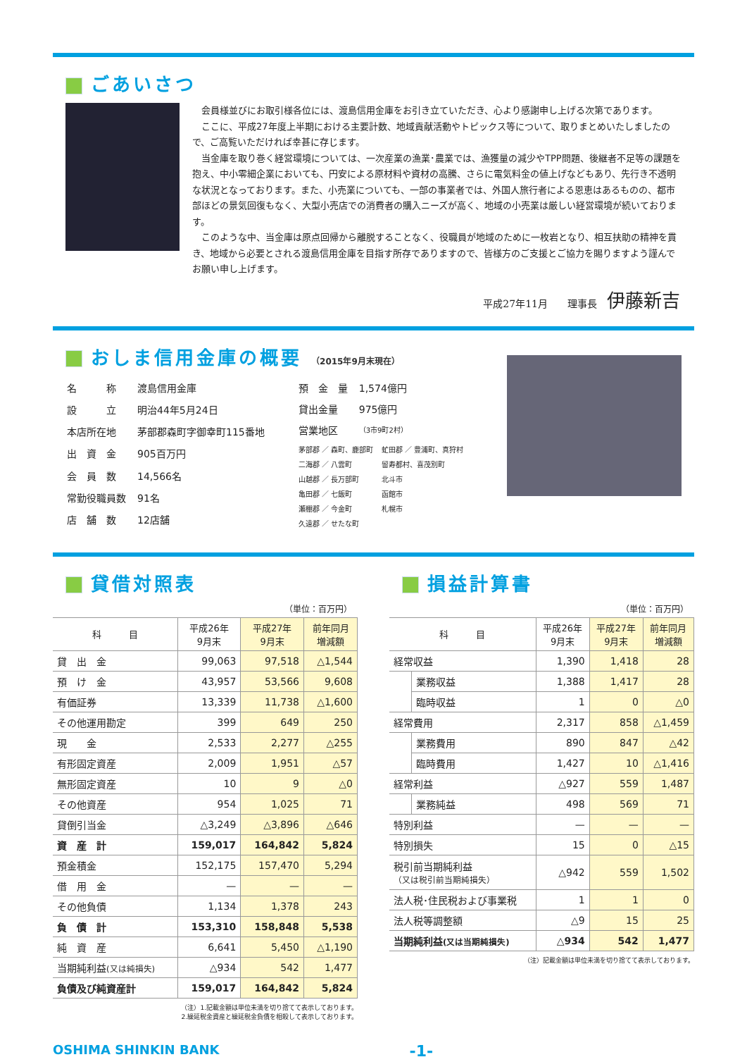ごあいさつ
　会員様並びにお取引様各位には、渡島信用金庫をお引き立ていただき、心より感謝申し上げる次第であります。
　ここに、平成27年度上半期における主要計数、地域貢献活動やトピックス等について、取りまとめいたしましたので、ご高覧いただければ幸甚に存じます。
　当金庫を取り巻く経営環境については、一次産業の漁業･農業では、漁獲量の減少やTPP問題、後継者不足等の課題を抱え、中小零細企業においても、円安による原材料や資材の高騰、さらに電気料金の値上げなどもあり、先行き不透明な状況となっております。また、小売業についても、一部の事業者では、外国人旅行者による恩恵はあるものの、都市部ほどの景気回復もなく、大型小売店での消費者の購入ニーズが高く、地域の小売業は厳しい経営環境が続いております。
　このような中、当金庫は原点回帰から離脱することなく、役職員が地域のために一枚岩となり、相互扶助の精神を貫き、地域から必要とされる渡島信用金庫を目指す所存でありますので、皆様方のご支援とご協力を賜りますよう謹んでお願い申し上げます。
平成27年11月　　理事長　伊藤新吉
おしま信用金庫の概要 （2015年9月末現在）
| 名 称 | 渡島信用金庫 |
| 設 立 | 明治44年5月24日 |
| 本店所在地 | 茅部郡森町字御幸町115番地 |
| 出 資 金 | 905百万円 |
| 会 員 数 | 14,566名 |
| 常勤役職員数 | 91名 |
| 店 舗 数 | 12店舗 |
| 預 金 量 | 1,574億円 |
| 貸出金量 | 975億円 |
| 営業地区 | （3市9町2村） |
| 茅部郡 ／ 森町、鹿部町 | 虻田郡 ／ 豊浦町、真狩村 |
| 二海郡 ／ 八雲町 | 留寿都村、喜茂別町 |
| 山越郡 ／ 長万部町 | 北斗市 |
| 亀田郡 ／ 七飯町 | 函館市 |
| 瀬棚郡 ／ 今金町 | 札幌市 |
| 久遠郡 ／ せたな町 | |
貸借対照表
（単位：百万円）
| 科 目 | 平成26年 9月末 | 平成27年 9月末 | 前年同月 増減額 |
| --- | --- | --- | --- |
| 貸 出 金 | 99,063 | 97,518 | △1,544 |
| 預 け 金 | 43,957 | 53,566 | 9,608 |
| 有価証券 | 13,339 | 11,738 | △1,600 |
| その他運用勘定 | 399 | 649 | 250 |
| 現 金 | 2,533 | 2,277 | △255 |
| 有形固定資産 | 2,009 | 1,951 | △57 |
| 無形固定資産 | 10 | 9 | △0 |
| その他資産 | 954 | 1,025 | 71 |
| 貸倒引当金 | △3,249 | △3,896 | △646 |
| 資 産 計 | 159,017 | 164,842 | 5,824 |
| 預金積金 | 152,175 | 157,470 | 5,294 |
| 借 用 金 | — | — | — |
| その他負債 | 1,134 | 1,378 | 243 |
| 負 債 計 | 153,310 | 158,848 | 5,538 |
| 純 資 産 | 6,641 | 5,450 | △1,190 |
| 当期純利益 (又は純損失) | △934 | 542 | 1,477 |
| 負債及び純資産計 | 159,017 | 164,842 | 5,824 |
（注）1.記載金額は単位未満を切り捨てて表示しております。
2.繰延税金資産と繰延税金負債を相殺して表示しております。
損益計算書
（単位：百万円）
| 科 目 | | 平成26年 9月末 | 平成27年 9月末 | 前年同月 増減額 |
| --- | --- | --- | --- | --- |
| 経常収益 | | 1,390 | 1,418 | 28 |
| | 業務収益 | 1,388 | 1,417 | 28 |
| | 臨時収益 | 1 | 0 | △0 |
| 経常費用 | | 2,317 | 858 | △1,459 |
| | 業務費用 | 890 | 847 | △42 |
| | 臨時費用 | 1,427 | 10 | △1,416 |
| 経常利益 | | △927 | 559 | 1,487 |
| | 業務純益 | 498 | 569 | 71 |
| 特別利益 | | — | — | — |
| 特別損失 | | 15 | 0 | △15 |
| 税引前当期純利益 （又は税引前当期純損失） | | △942 | 559 | 1,502 |
| 法人税･住民税および事業税 | | 1 | 1 | 0 |
| 法人税等調整額 | | △9 | 15 | 25 |
| 当期純利益 (又は当期純損失) | | △934 | 542 | 1,477 |
（注）記載金額は単位未満を切り捨てて表示しております。
OSHIMA SHINKIN BANK -1-